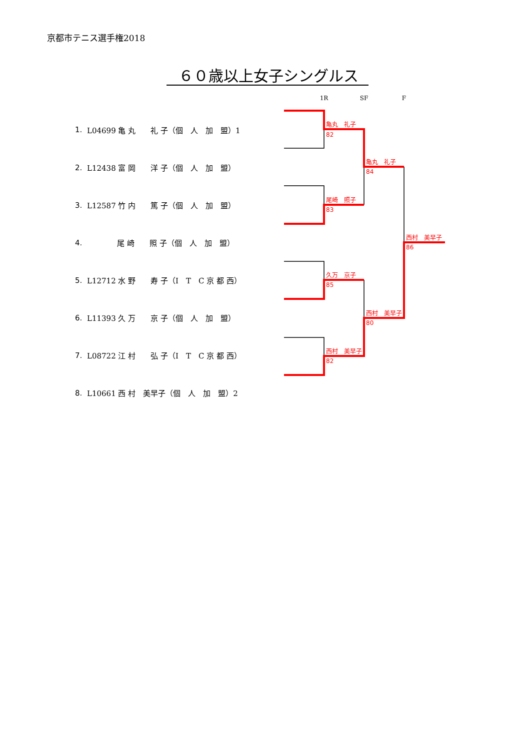京都市テニス選手権2018
６０歳以上女子シングルス
| 1. | L04699 亀 丸 礼 子（個 人 加 盟）1 |
| 2. | L12438 富 岡 洋 子（個 人 加 盟） |
| 3. | L12587 竹 内 篤 子（個 人 加 盟） |
| 4. | 尾 崎 照 子（個 人 加 盟） |
| 5. | L12712 水 野 寿 子（I T C 京 都 西） |
| 6. | L11393 久 万 京 子（個 人 加 盟） |
| 7. | L08722 江 村 弘 子（I T C 京 都 西） |
| 8. | L10661 西 村 美早子（個 人 加 盟）2 |
1R
SF
F
亀丸　礼子
82
尾崎　照子
83
久万　京子
85
西村　美早子
82
亀丸　礼子
84
西村　美早子
80
西村　美早子
86